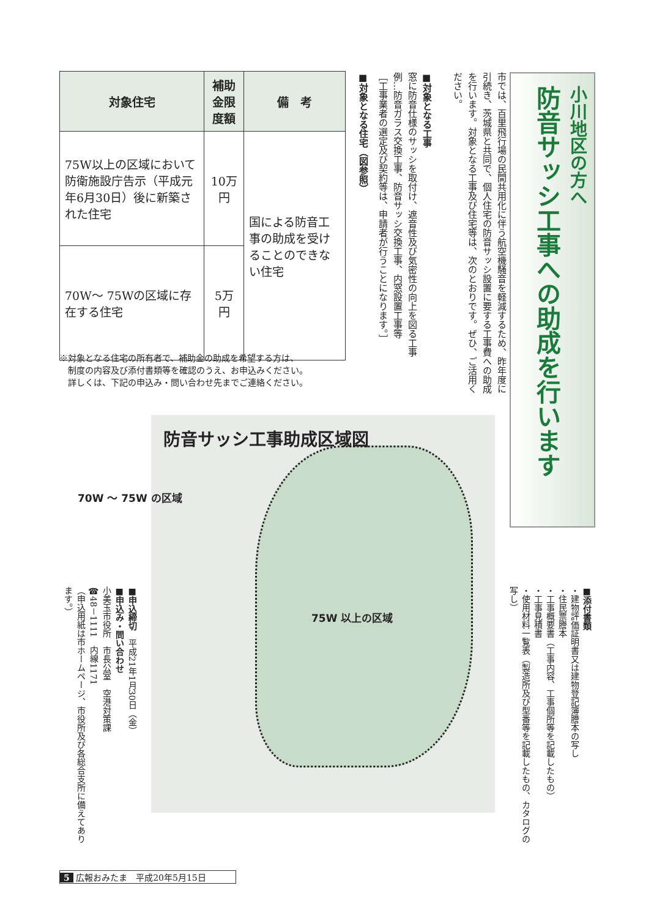小川地区の方へ
防音サッシ工事への助成を行います
市では、百里飛行場の民間共用化に伴う航空機騒音を軽減するため、昨年度に引続き、茨城県と共同で、個人住宅の防音サッシ設置に要する工事費への助成を行います。対象となる工事及び住宅等は、次のとおりです。ぜひ、ご活用ください。
■対象となる工事
窓に防音仕様のサッシを取付け、遮音性及び気密性の向上を図る工事
例…防音ガラス交換工事、防音サッシ交換工事、内窓設置工事等
［工事業者の選定及び契約等は、申請者が行うことになります。］
■対象となる住宅（図参照）
| 対象住宅 | 補助金限度額 | 備 考 |
| --- | --- | --- |
| 75W以上の区域において防衛施設庁告示（平成元年6月30日）後に新築された住宅 | 10万円 | 国による防音工事の助成を受けることのできない住宅 |
| 70W～ 75Wの区域に存在する住宅 | 5万円 | |
※対象となる住宅の所有者で、補助金の助成を希望する方は、
　制度の内容及び添付書類等を確認のうえ、お申込みください。
　詳しくは、下記の申込み・問い合わせ先までご連絡ください。
防音サッシ工事助成区域図
70W ～ 75W の区域
75W 以上の区域
■添付書類
・建物評価証明書又は建物登記簿謄本の写し
・住民票謄本
・工事概要書（工事内容、工事個所等を記載したもの）
・工事見積書
・使用材料一覧表（製造所及び型番等を記載したもの、カタログの写し）
■申込締切　平成21年1月30日（金）
■申込み・問い合わせ
小美玉市役所　市長公室　空港対策課
☎48－1111　内線1171
（申込用紙は市ホームページ、市役所及び各総合支所に備えてあります。）
5 広報おみたま　平成20年5月15日